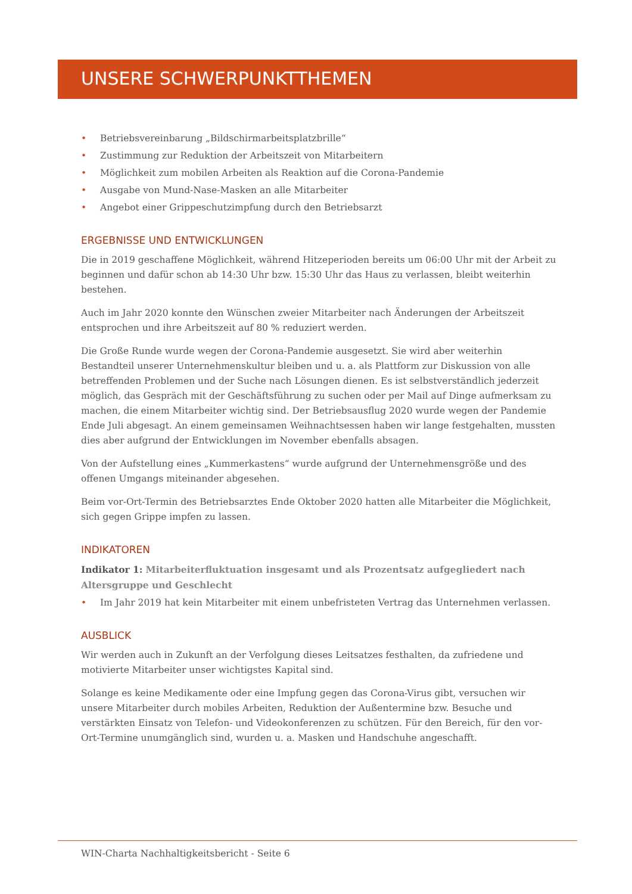UNSERE SCHWERPUNKTTHEMEN
• Betriebsvereinbarung „Bildschirmarbeitsplatzbrille“
• Zustimmung zur Reduktion der Arbeitszeit von Mitarbeitern
• Möglichkeit zum mobilen Arbeiten als Reaktion auf die Corona-Pandemie
• Ausgabe von Mund-Nase-Masken an alle Mitarbeiter
• Angebot einer Grippeschutzimpfung durch den Betriebsarzt
ERGEBNISSE UND ENTWICKLUNGEN
Die in 2019 geschaffene Möglichkeit, während Hitzeperioden bereits um 06:00 Uhr mit der Arbeit zu beginnen und dafür schon ab 14:30 Uhr bzw. 15:30 Uhr das Haus zu verlassen, bleibt weiterhin bestehen.
Auch im Jahr 2020 konnte den Wünschen zweier Mitarbeiter nach Änderungen der Arbeitszeit entsprochen und ihre Arbeitszeit auf 80 % reduziert werden.
Die Große Runde wurde wegen der Corona-Pandemie ausgesetzt. Sie wird aber weiterhin Bestandteil unserer Unternehmenskultur bleiben und u. a. als Plattform zur Diskussion von alle betreffenden Problemen und der Suche nach Lösungen dienen. Es ist selbstverständlich jederzeit möglich, das Gespräch mit der Geschäftsführung zu suchen oder per Mail auf Dinge aufmerksam zu machen, die einem Mitarbeiter wichtig sind. Der Betriebsausflug 2020 wurde wegen der Pandemie Ende Juli abgesagt. An einem gemeinsamen Weihnachtsessen haben wir lange festgehalten, mussten dies aber aufgrund der Entwicklungen im November ebenfalls absagen.
Von der Aufstellung eines „Kummerkastens“ wurde aufgrund der Unternehmensgröße und des offenen Umgangs miteinander abgesehen.
Beim vor-Ort-Termin des Betriebsarztes Ende Oktober 2020 hatten alle Mitarbeiter die Möglichkeit, sich gegen Grippe impfen zu lassen.
INDIKATOREN
Indikator 1: Mitarbeiterfluktuation insgesamt und als Prozentsatz aufgegliedert nach Altersgruppe und Geschlecht
• Im Jahr 2019 hat kein Mitarbeiter mit einem unbefristeten Vertrag das Unternehmen verlassen.
AUSBLICK
Wir werden auch in Zukunft an der Verfolgung dieses Leitsatzes festhalten, da zufriedene und motivierte Mitarbeiter unser wichtigstes Kapital sind.
Solange es keine Medikamente oder eine Impfung gegen das Corona-Virus gibt, versuchen wir unsere Mitarbeiter durch mobiles Arbeiten, Reduktion der Außentermine bzw. Besuche und verstärkten Einsatz von Telefon- und Videokonferenzen zu schützen. Für den Bereich, für den vor-Ort-Termine unumgänglich sind, wurden u. a. Masken und Handschuhe angeschafft.
WIN-Charta Nachhaltigkeitsbericht - Seite 6